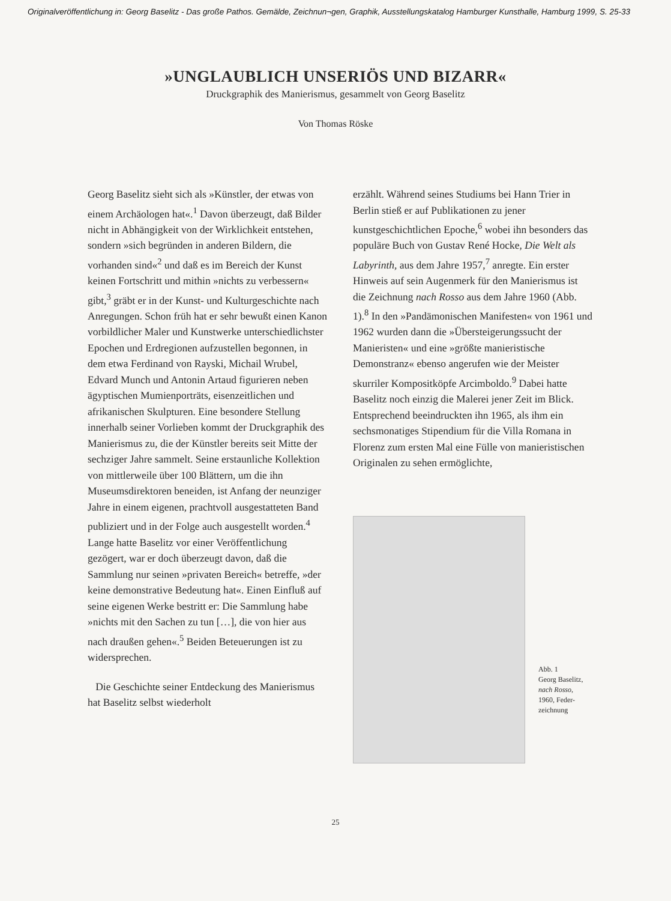Originalveröffentlichung in: Georg Baselitz - Das große Pathos. Gemälde, Zeichnun¬gen, Graphik, Ausstellungskatalog Hamburger Kunsthalle, Hamburg 1999, S. 25-33
»UNGLAUBLICH UNSERIÖS UND BIZARR«
Druckgraphik des Manierismus, gesammelt von Georg Baselitz
Von Thomas Röske
Georg Baselitz sieht sich als »Künstler, der etwas von einem Archäologen hat«.<sup>1</sup> Davon überzeugt, daß Bilder nicht in Abhängigkeit von der Wirklichkeit entstehen, sondern »sich begründen in anderen Bildern, die vorhanden sind«<sup>2</sup> und daß es im Bereich der Kunst keinen Fortschritt und mithin »nichts zu verbessern« gibt,<sup>3</sup> gräbt er in der Kunst- und Kulturgeschichte nach Anregungen. Schon früh hat er sehr bewußt einen Kanon vorbildlicher Maler und Kunstwerke unterschiedlichster Epochen und Erdregionen aufzustellen begonnen, in dem etwa Ferdinand von Rayski, Michail Wrubel, Edvard Munch und Antonin Artaud figurieren neben ägyptischen Mumienporträts, eisenzeitlichen und afrikanischen Skulpturen. Eine besondere Stellung innerhalb seiner Vorlieben kommt der Druckgraphik des Manierismus zu, die der Künstler bereits seit Mitte der sechziger Jahre sammelt. Seine erstaunliche Kollektion von mittlerweile über 100 Blättern, um die ihn Museumsdirektoren beneiden, ist Anfang der neunziger Jahre in einem eigenen, prachtvoll ausgestatteten Band publiziert und in der Folge auch ausgestellt worden.<sup>4</sup> Lange hatte Baselitz vor einer Veröffentlichung gezögert, war er doch überzeugt davon, daß die Sammlung nur seinen »privaten Bereich« betreffe, »der keine demonstrative Bedeutung hat«. Einen Einfluß auf seine eigenen Werke bestritt er: Die Sammlung habe »nichts mit den Sachen zu tun […], die von hier aus nach draußen gehen«.<sup>5</sup> Beiden Beteuerungen ist zu widersprechen.
Die Geschichte seiner Entdeckung des Manierismus hat Baselitz selbst wiederholt
erzählt. Während seines Studiums bei Hann Trier in Berlin stieß er auf Publikationen zu jener kunstgeschichtlichen Epoche,<sup>6</sup> wobei ihn besonders das populäre Buch von Gustav René Hocke, Die Welt als Labyrinth, aus dem Jahre 1957,<sup>7</sup> anregte. Ein erster Hinweis auf sein Augenmerk für den Manierismus ist die Zeichnung nach Rosso aus dem Jahre 1960 (Abb. 1).<sup>8</sup> In den »Pandämonischen Manifesten« von 1961 und 1962 wurden dann die »Übersteigerungssucht der Manieristen« und eine »größte manieristische Demonstranz« ebenso angerufen wie der Meister skurriler Kompositköpfe Arcimboldo.<sup>9</sup> Dabei hatte Baselitz noch einzig die Malerei jener Zeit im Blick. Entsprechend beeindruckten ihn 1965, als ihm ein sechsmonatiges Stipendium für die Villa Romana in Florenz zum ersten Mal eine Fülle von manieristischen Originalen zu sehen ermöglichte,
Abb. 1
Georg Baselitz,
nach Rosso,
1960, Feder-
zeichnung
25